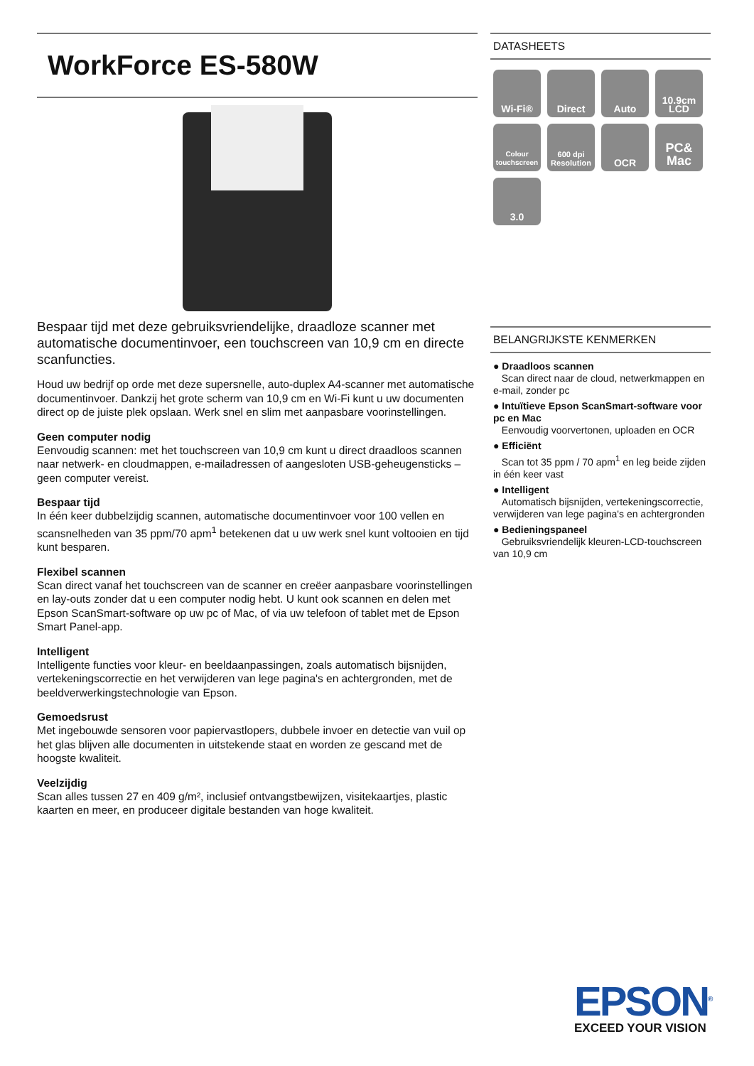WorkForce ES-580W
Bespaar tijd met deze gebruiksvriendelijke, draadloze scanner met automatische documentinvoer, een touchscreen van 10,9 cm en directe scanfuncties.
Houd uw bedrijf op orde met deze supersnelle, auto-duplex A4-scanner met automatische documentinvoer. Dankzij het grote scherm van 10,9 cm en Wi-Fi kunt u uw documenten direct op de juiste plek opslaan. Werk snel en slim met aanpasbare voorinstellingen.
Geen computer nodig
Eenvoudig scannen: met het touchscreen van 10,9 cm kunt u direct draadloos scannen naar netwerk- en cloudmappen, e-mailadressen of aangesloten USB-geheugensticks – geen computer vereist.
Bespaar tijd
In één keer dubbelzijdig scannen, automatische documentinvoer voor 100 vellen en scansnelheden van 35 ppm/70 apm<sup>1</sup> betekenen dat u uw werk snel kunt voltooien en tijd kunt besparen.
Flexibel scannen
Scan direct vanaf het touchscreen van de scanner en creëer aanpasbare voorinstellingen en lay-outs zonder dat u een computer nodig hebt. U kunt ook scannen en delen met Epson ScanSmart-software op uw pc of Mac, of via uw telefoon of tablet met de Epson Smart Panel-app.
Intelligent
Intelligente functies voor kleur- en beeldaanpassingen, zoals automatisch bijsnijden, vertekeningscorrectie en het verwijderen van lege pagina's en achtergronden, met de beeldverwerkingstechnologie van Epson.
Gemoedsrust
Met ingebouwde sensoren voor papiervastlopers, dubbele invoer en detectie van vuil op het glas blijven alle documenten in uitstekende staat en worden ze gescand met de hoogste kwaliteit.
Veelzijdig
Scan alles tussen 27 en 409 g/m², inclusief ontvangstbewijzen, visitekaartjes, plastic kaarten en meer, en produceer digitale bestanden van hoge kwaliteit.
DATASHEETS
Wi-Fi®
Direct
Auto
10.9cm LCD
Colour touchscreen
600 dpi Resolution
OCR
PC& Mac
3.0
BELANGRIJKSTE KENMERKEN
● Draadloos scannen
Scan direct naar de cloud, netwerkmappen en e-mail, zonder pc
● Intuïtieve Epson ScanSmart-software voor pc en Mac
Eenvoudig voorvertonen, uploaden en OCR
● Efficiënt
Scan tot 35 ppm / 70 apm<sup>1</sup> en leg beide zijden in één keer vast
● Intelligent
Automatisch bijsnijden, vertekeningscorrectie, verwijderen van lege pagina's en achtergronden
● Bedieningspaneel
Gebruiksvriendelijk kleuren-LCD-touchscreen van 10,9 cm
EPSON<sup>®</sup>
EXCEED YOUR VISION